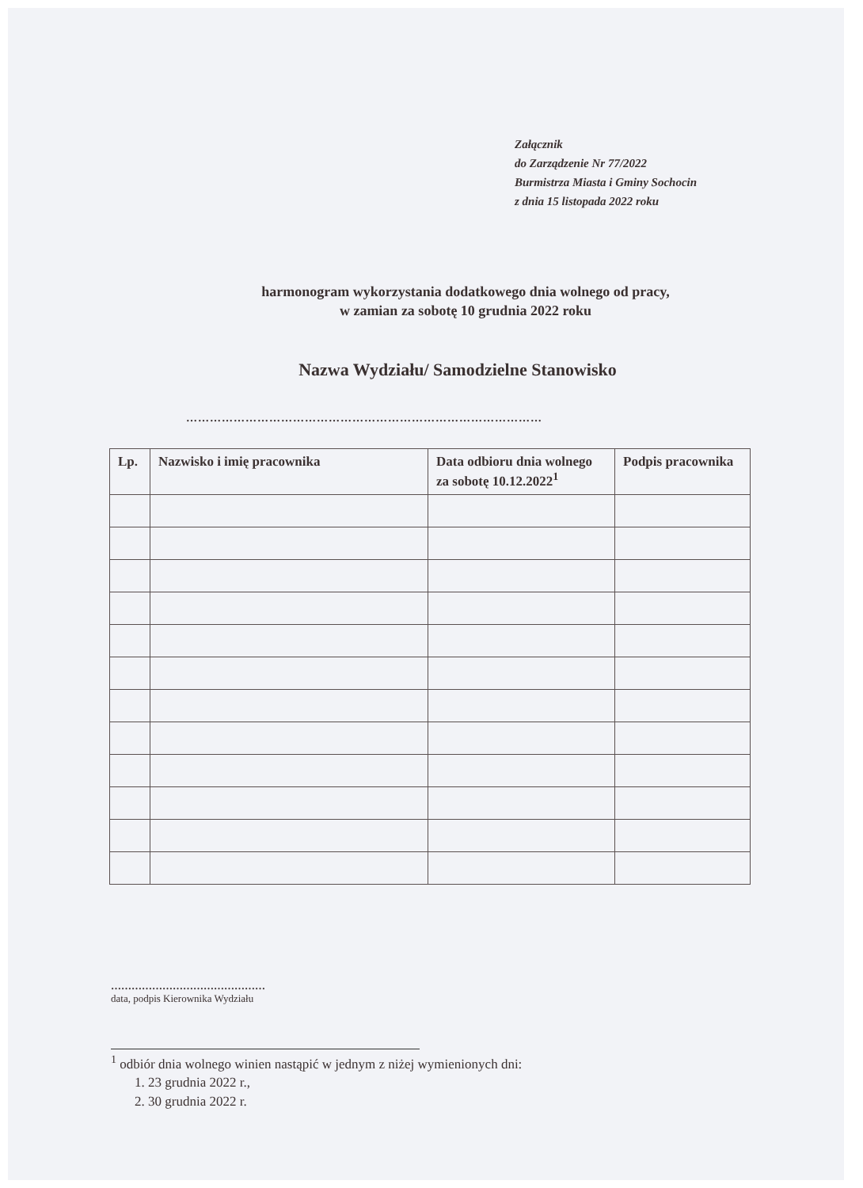Załącznik
do Zarządzenie Nr 77/2022
Burmistrza Miasta i Gminy Sochocin
z dnia 15 listopada 2022 roku
harmonogram wykorzystania dodatkowego dnia wolnego od pracy,
w zamian za sobotę 10 grudnia 2022 roku
Nazwa Wydziału/ Samodzielne Stanowisko
………………………………………………………………………………
| Lp. | Nazwisko i imię pracownika | Data odbioru dnia wolnego za sobotę 10.12.2022<sup>1</sup> | Podpis pracownika |
| --- | --- | --- | --- |
………………………………………
data, podpis Kierownika Wydziału
<sup>1</sup> odbiór dnia wolnego winien nastąpić w jednym z niżej wymienionych dni:
1. 23 grudnia 2022 r.,
2. 30 grudnia 2022 r.